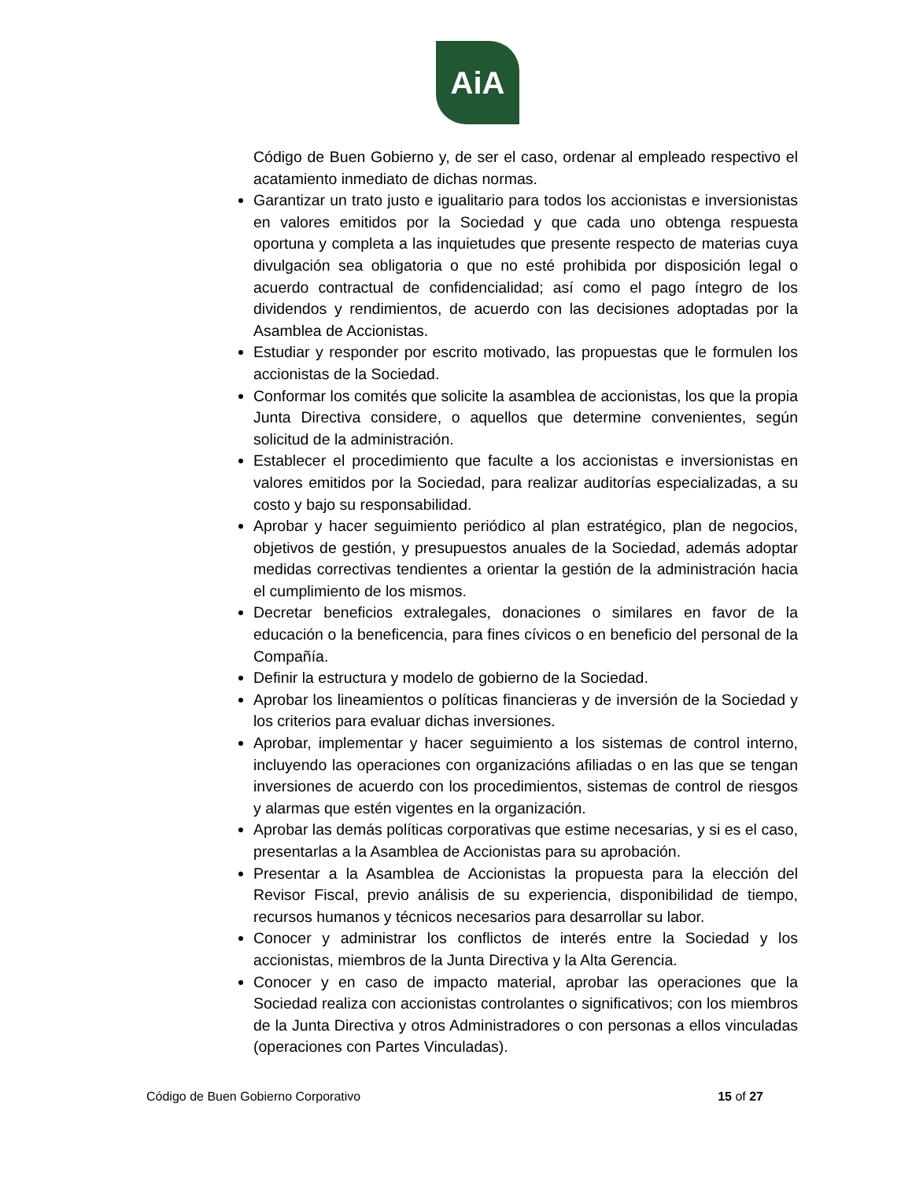AiA
Código de Buen Gobierno y, de ser el caso, ordenar al empleado respectivo el acatamiento inmediato de dichas normas.
Garantizar un trato justo e igualitario para todos los accionistas e inversionistas en valores emitidos por la Sociedad y que cada uno obtenga respuesta oportuna y completa a las inquietudes que presente respecto de materias cuya divulgación sea obligatoria o que no esté prohibida por disposición legal o acuerdo contractual de confidencialidad; así como el pago íntegro de los dividendos y rendimientos, de acuerdo con las decisiones adoptadas por la Asamblea de Accionistas.
Estudiar y responder por escrito motivado, las propuestas que le formulen los accionistas de la Sociedad.
Conformar los comités que solicite la asamblea de accionistas, los que la propia Junta Directiva considere, o aquellos que determine convenientes, según solicitud de la administración.
Establecer el procedimiento que faculte a los accionistas e inversionistas en valores emitidos por la Sociedad, para realizar auditorías especializadas, a su costo y bajo su responsabilidad.
Aprobar y hacer seguimiento periódico al plan estratégico, plan de negocios, objetivos de gestión, y presupuestos anuales de la Sociedad, además adoptar medidas correctivas tendientes a orientar la gestión de la administración hacia el cumplimiento de los mismos.
Decretar beneficios extralegales, donaciones o similares en favor de la educación o la beneficencia, para fines cívicos o en beneficio del personal de la Compañía.
Definir la estructura y modelo de gobierno de la Sociedad.
Aprobar los lineamientos o políticas financieras y de inversión de la Sociedad y los criterios para evaluar dichas inversiones.
Aprobar, implementar y hacer seguimiento a los sistemas de control interno, incluyendo las operaciones con organizacións afiliadas o en las que se tengan inversiones de acuerdo con los procedimientos, sistemas de control de riesgos y alarmas que estén vigentes en la organización.
Aprobar las demás políticas corporativas que estime necesarias, y si es el caso, presentarlas a la Asamblea de Accionistas para su aprobación.
Presentar a la Asamblea de Accionistas la propuesta para la elección del Revisor Fiscal, previo análisis de su experiencia, disponibilidad de tiempo, recursos humanos y técnicos necesarios para desarrollar su labor.
Conocer y administrar los conflictos de interés entre la Sociedad y los accionistas, miembros de la Junta Directiva y la Alta Gerencia.
Conocer y en caso de impacto material, aprobar las operaciones que la Sociedad realiza con accionistas controlantes o significativos; con los miembros de la Junta Directiva y otros Administradores o con personas a ellos vinculadas (operaciones con Partes Vinculadas).
Código de Buen Gobierno Corporativo 15 of 27